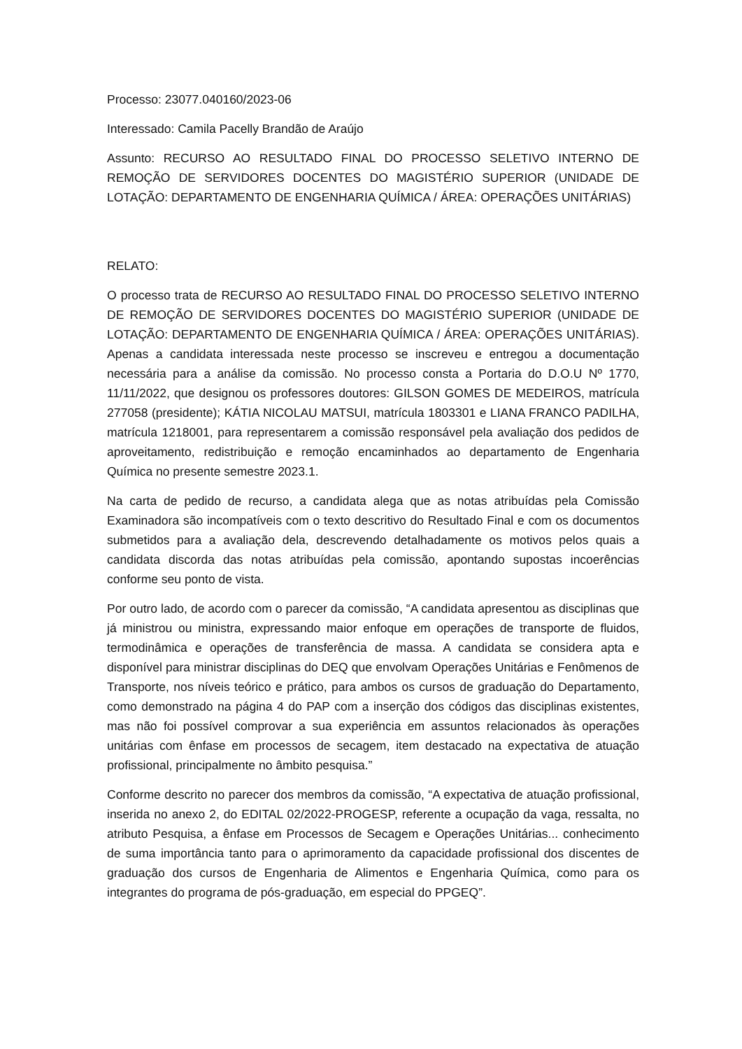Processo: 23077.040160/2023-06
Interessado: Camila Pacelly Brandão de Araújo
Assunto: RECURSO AO RESULTADO FINAL DO PROCESSO SELETIVO INTERNO DE REMOÇÃO DE SERVIDORES DOCENTES DO MAGISTÉRIO SUPERIOR (UNIDADE DE LOTAÇÃO: DEPARTAMENTO DE ENGENHARIA QUÍMICA / ÁREA: OPERAÇÕES UNITÁRIAS)
RELATO:
O processo trata de RECURSO AO RESULTADO FINAL DO PROCESSO SELETIVO INTERNO DE REMOÇÃO DE SERVIDORES DOCENTES DO MAGISTÉRIO SUPERIOR (UNIDADE DE LOTAÇÃO: DEPARTAMENTO DE ENGENHARIA QUÍMICA / ÁREA: OPERAÇÕES UNITÁRIAS). Apenas a candidata interessada neste processo se inscreveu e entregou a documentação necessária para a análise da comissão. No processo consta a Portaria do D.O.U Nº 1770, 11/11/2022, que designou os professores doutores: GILSON GOMES DE MEDEIROS, matrícula 277058 (presidente); KÁTIA NICOLAU MATSUI, matrícula 1803301 e LIANA FRANCO PADILHA, matrícula 1218001, para representarem a comissão responsável pela avaliação dos pedidos de aproveitamento, redistribuição e remoção encaminhados ao departamento de Engenharia Química no presente semestre 2023.1.
Na carta de pedido de recurso, a candidata alega que as notas atribuídas pela Comissão Examinadora são incompatíveis com o texto descritivo do Resultado Final e com os documentos submetidos para a avaliação dela, descrevendo detalhadamente os motivos pelos quais a candidata discorda das notas atribuídas pela comissão, apontando supostas incoerências conforme seu ponto de vista.
Por outro lado, de acordo com o parecer da comissão, “A candidata apresentou as disciplinas que já ministrou ou ministra, expressando maior enfoque em operações de transporte de fluidos, termodinâmica e operações de transferência de massa. A candidata se considera apta e disponível para ministrar disciplinas do DEQ que envolvam Operações Unitárias e Fenômenos de Transporte, nos níveis teórico e prático, para ambos os cursos de graduação do Departamento, como demonstrado na página 4 do PAP com a inserção dos códigos das disciplinas existentes, mas não foi possível comprovar a sua experiência em assuntos relacionados às operações unitárias com ênfase em processos de secagem, item destacado na expectativa de atuação profissional, principalmente no âmbito pesquisa.”
Conforme descrito no parecer dos membros da comissão, “A expectativa de atuação profissional, inserida no anexo 2, do EDITAL 02/2022-PROGESP, referente a ocupação da vaga, ressalta, no atributo Pesquisa, a ênfase em Processos de Secagem e Operações Unitárias... conhecimento de suma importância tanto para o aprimoramento da capacidade profissional dos discentes de graduação dos cursos de Engenharia de Alimentos e Engenharia Química, como para os integrantes do programa de pós-graduação, em especial do PPGEQ”.